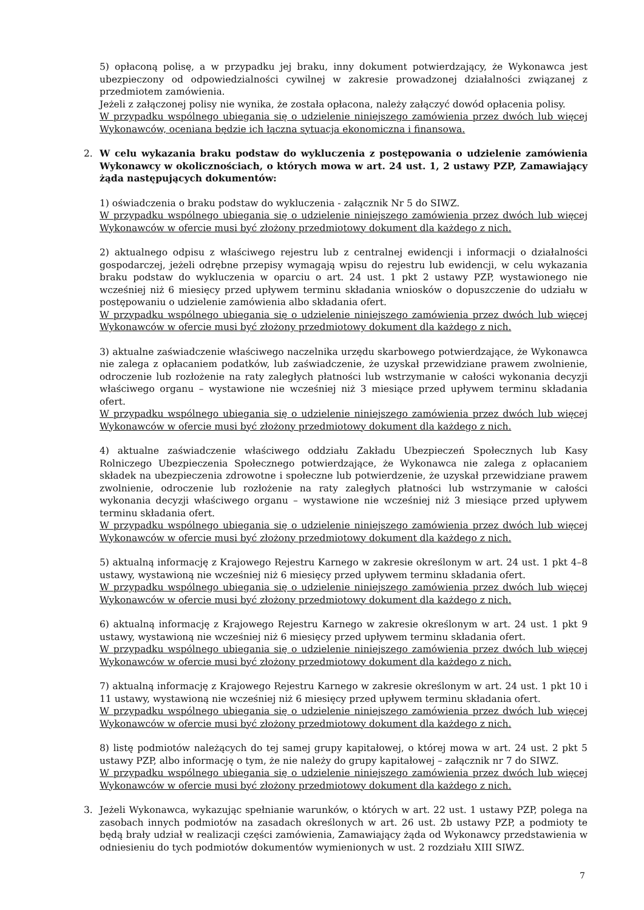5) opłaconą polisę, a w przypadku jej braku, inny dokument potwierdzający, że Wykonawca jest ubezpieczony od odpowiedzialności cywilnej w zakresie prowadzonej działalności związanej z przedmiotem zamówienia.
Jeżeli z załączonej polisy nie wynika, że została opłacona, należy załączyć dowód opłacenia polisy.
W przypadku wspólnego ubiegania się o udzielenie niniejszego zamówienia przez dwóch lub więcej Wykonawców, oceniana będzie ich łączna sytuacja ekonomiczna i finansowa.
2. W celu wykazania braku podstaw do wykluczenia z postępowania o udzielenie zamówienia Wykonawcy w okolicznościach, o których mowa w art. 24 ust. 1, 2 ustawy PZP, Zamawiający żąda następujących dokumentów:
1) oświadczenia o braku podstaw do wykluczenia - załącznik Nr 5 do SIWZ.
W przypadku wspólnego ubiegania się o udzielenie niniejszego zamówienia przez dwóch lub więcej Wykonawców w ofercie musi być złożony przedmiotowy dokument dla każdego z nich.
2) aktualnego odpisu z właściwego rejestru lub z centralnej ewidencji i informacji o działalności gospodarczej, jeżeli odrębne przepisy wymagają wpisu do rejestru lub ewidencji, w celu wykazania braku podstaw do wykluczenia w oparciu o art. 24 ust. 1 pkt 2 ustawy PZP, wystawionego nie wcześniej niż 6 miesięcy przed upływem terminu składania wniosków o dopuszczenie do udziału w postępowaniu o udzielenie zamówienia albo składania ofert.
W przypadku wspólnego ubiegania się o udzielenie niniejszego zamówienia przez dwóch lub więcej Wykonawców w ofercie musi być złożony przedmiotowy dokument dla każdego z nich.
3) aktualne zaświadczenie właściwego naczelnika urzędu skarbowego potwierdzające, że Wykonawca nie zalega z opłacaniem podatków, lub zaświadczenie, że uzyskał przewidziane prawem zwolnienie, odroczenie lub rozłożenie na raty zaległych płatności lub wstrzymanie w całości wykonania decyzji właściwego organu – wystawione nie wcześniej niż 3 miesiące przed upływem terminu składania ofert.
W przypadku wspólnego ubiegania się o udzielenie niniejszego zamówienia przez dwóch lub więcej Wykonawców w ofercie musi być złożony przedmiotowy dokument dla każdego z nich.
4) aktualne zaświadczenie właściwego oddziału Zakładu Ubezpieczeń Społecznych lub Kasy Rolniczego Ubezpieczenia Społecznego potwierdzające, że Wykonawca nie zalega z opłacaniem składek na ubezpieczenia zdrowotne i społeczne lub potwierdzenie, że uzyskał przewidziane prawem zwolnienie, odroczenie lub rozłożenie na raty zaległych płatności lub wstrzymanie w całości wykonania decyzji właściwego organu – wystawione nie wcześniej niż 3 miesiące przed upływem terminu składania ofert.
W przypadku wspólnego ubiegania się o udzielenie niniejszego zamówienia przez dwóch lub więcej Wykonawców w ofercie musi być złożony przedmiotowy dokument dla każdego z nich.
5) aktualną informację z Krajowego Rejestru Karnego w zakresie określonym w art. 24 ust. 1 pkt 4–8 ustawy, wystawioną nie wcześniej niż 6 miesięcy przed upływem terminu składania ofert.
W przypadku wspólnego ubiegania się o udzielenie niniejszego zamówienia przez dwóch lub więcej Wykonawców w ofercie musi być złożony przedmiotowy dokument dla każdego z nich.
6) aktualną informację z Krajowego Rejestru Karnego w zakresie określonym w art. 24 ust. 1 pkt 9 ustawy, wystawioną nie wcześniej niż 6 miesięcy przed upływem terminu składania ofert.
W przypadku wspólnego ubiegania się o udzielenie niniejszego zamówienia przez dwóch lub więcej Wykonawców w ofercie musi być złożony przedmiotowy dokument dla każdego z nich.
7) aktualną informację z Krajowego Rejestru Karnego w zakresie określonym w art. 24 ust. 1 pkt 10 i 11 ustawy, wystawioną nie wcześniej niż 6 miesięcy przed upływem terminu składania ofert.
W przypadku wspólnego ubiegania się o udzielenie niniejszego zamówienia przez dwóch lub więcej Wykonawców w ofercie musi być złożony przedmiotowy dokument dla każdego z nich.
8) listę podmiotów należących do tej samej grupy kapitałowej, o której mowa w art. 24 ust. 2 pkt 5 ustawy PZP, albo informację o tym, że nie należy do grupy kapitałowej – załącznik nr 7 do SIWZ.
W przypadku wspólnego ubiegania się o udzielenie niniejszego zamówienia przez dwóch lub więcej Wykonawców w ofercie musi być złożony przedmiotowy dokument dla każdego z nich.
3. Jeżeli Wykonawca, wykazując spełnianie warunków, o których w art. 22 ust. 1 ustawy PZP, polega na zasobach innych podmiotów na zasadach określonych w art. 26 ust. 2b ustawy PZP, a podmioty te będą brały udział w realizacji części zamówienia, Zamawiający żąda od Wykonawcy przedstawienia w odniesieniu do tych podmiotów dokumentów wymienionych w ust. 2 rozdziału XIII SIWZ.
7